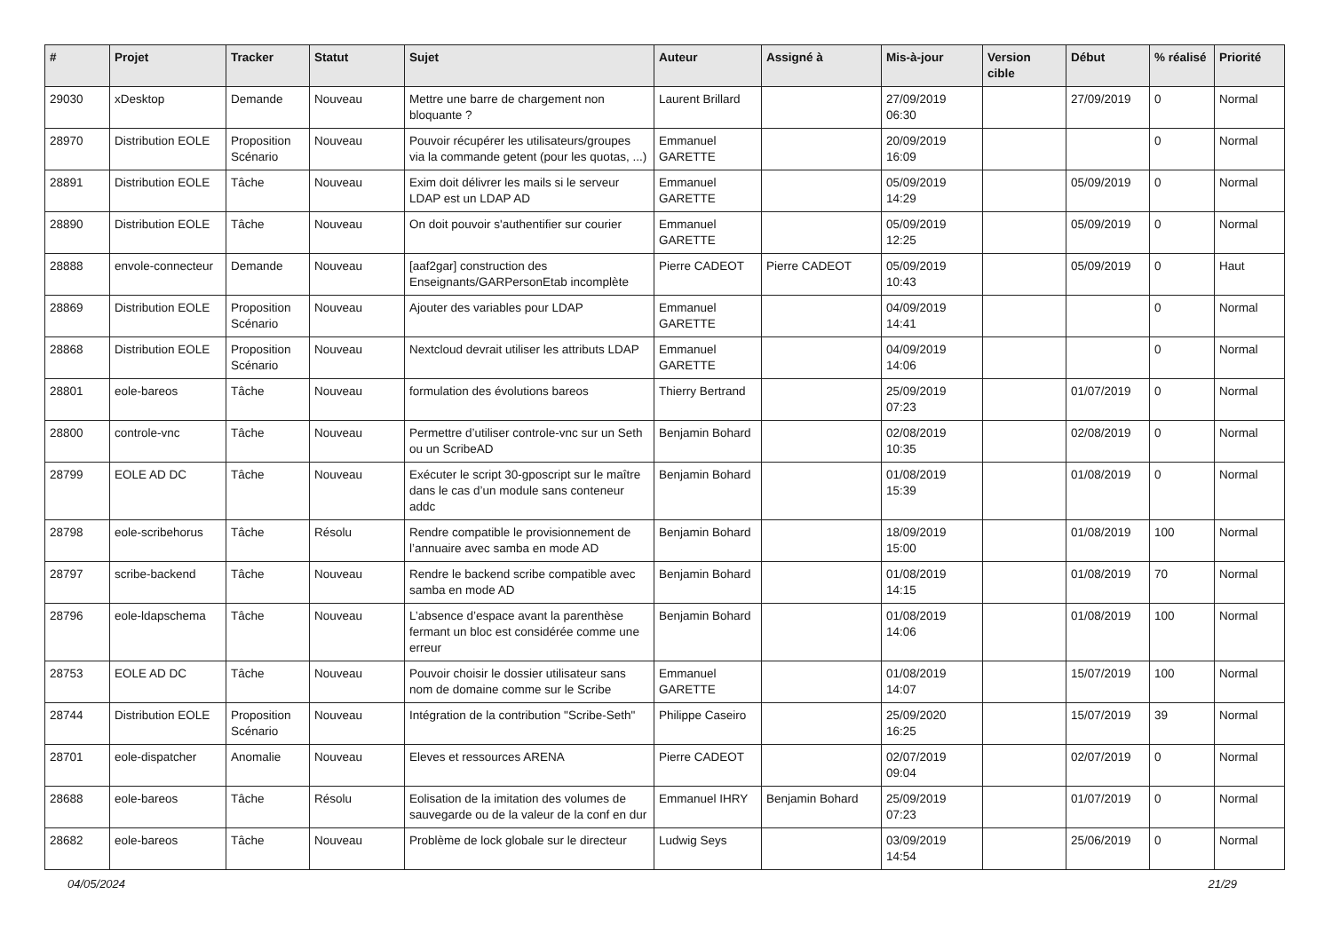| # | Projet | Tracker | Statut | Sujet | Auteur | Assigné à | Mis-à-jour | Version cible | Début | % réalisé | Priorité |
| --- | --- | --- | --- | --- | --- | --- | --- | --- | --- | --- | --- |
| 29030 | xDesktop | Demande | Nouveau | Mettre une barre de chargement non bloquante ? | Laurent Brillard | | 27/09/2019 06:30 | | 27/09/2019 | 0 | Normal |
| 28970 | Distribution EOLE | Proposition Scénario | Nouveau | Pouvoir récupérer les utilisateurs/groupes via la commande getent (pour les quotas, ...) | Emmanuel GARETTE | | 20/09/2019 16:09 | | | 0 | Normal |
| 28891 | Distribution EOLE | Tâche | Nouveau | Exim doit délivrer les mails si le serveur LDAP est un LDAP AD | Emmanuel GARETTE | | 05/09/2019 14:29 | | 05/09/2019 | 0 | Normal |
| 28890 | Distribution EOLE | Tâche | Nouveau | On doit pouvoir s'authentifier sur courier | Emmanuel GARETTE | | 05/09/2019 12:25 | | 05/09/2019 | 0 | Normal |
| 28888 | envole-connecteur | Demande | Nouveau | [aaf2gar] construction des Enseignants/GARPersonEtab incomplète | Pierre CADEOT | Pierre CADEOT | 05/09/2019 10:43 | | 05/09/2019 | 0 | Haut |
| 28869 | Distribution EOLE | Proposition Scénario | Nouveau | Ajouter des variables pour LDAP | Emmanuel GARETTE | | 04/09/2019 14:41 | | | 0 | Normal |
| 28868 | Distribution EOLE | Proposition Scénario | Nouveau | Nextcloud devrait utiliser les attributs LDAP | Emmanuel GARETTE | | 04/09/2019 14:06 | | | 0 | Normal |
| 28801 | eole-bareos | Tâche | Nouveau | formulation des évolutions bareos | Thierry Bertrand | | 25/09/2019 07:23 | | 01/07/2019 | 0 | Normal |
| 28800 | controle-vnc | Tâche | Nouveau | Permettre d’utiliser controle-vnc sur un Seth ou un ScribeAD | Benjamin Bohard | | 02/08/2019 10:35 | | 02/08/2019 | 0 | Normal |
| 28799 | EOLE AD DC | Tâche | Nouveau | Exécuter le script 30-gposcript sur le maître dans le cas d’un module sans conteneur addc | Benjamin Bohard | | 01/08/2019 15:39 | | 01/08/2019 | 0 | Normal |
| 28798 | eole-scribehorus | Tâche | Résolu | Rendre compatible le provisionnement de l’annuaire avec samba en mode AD | Benjamin Bohard | | 18/09/2019 15:00 | | 01/08/2019 | 100 | Normal |
| 28797 | scribe-backend | Tâche | Nouveau | Rendre le backend scribe compatible avec samba en mode AD | Benjamin Bohard | | 01/08/2019 14:15 | | 01/08/2019 | 70 | Normal |
| 28796 | eole-ldapschema | Tâche | Nouveau | L’absence d’espace avant la parenthèse fermant un bloc est considérée comme une erreur | Benjamin Bohard | | 01/08/2019 14:06 | | 01/08/2019 | 100 | Normal |
| 28753 | EOLE AD DC | Tâche | Nouveau | Pouvoir choisir le dossier utilisateur sans nom de domaine comme sur le Scribe | Emmanuel GARETTE | | 01/08/2019 14:07 | | 15/07/2019 | 100 | Normal |
| 28744 | Distribution EOLE | Proposition Scénario | Nouveau | Intégration de la contribution "Scribe-Seth" | Philippe Caseiro | | 25/09/2020 16:25 | | 15/07/2019 | 39 | Normal |
| 28701 | eole-dispatcher | Anomalie | Nouveau | Eleves et ressources ARENA | Pierre CADEOT | | 02/07/2019 09:04 | | 02/07/2019 | 0 | Normal |
| 28688 | eole-bareos | Tâche | Résolu | Eolisation de la imitation des volumes de sauvegarde ou de la valeur de la conf en dur | Emmanuel IHRY | Benjamin Bohard | 25/09/2019 07:23 | | 01/07/2019 | 0 | Normal |
| 28682 | eole-bareos | Tâche | Nouveau | Problème de lock globale sur le directeur | Ludwig Seys | | 03/09/2019 14:54 | | 25/06/2019 | 0 | Normal |
04/05/2024 21/29